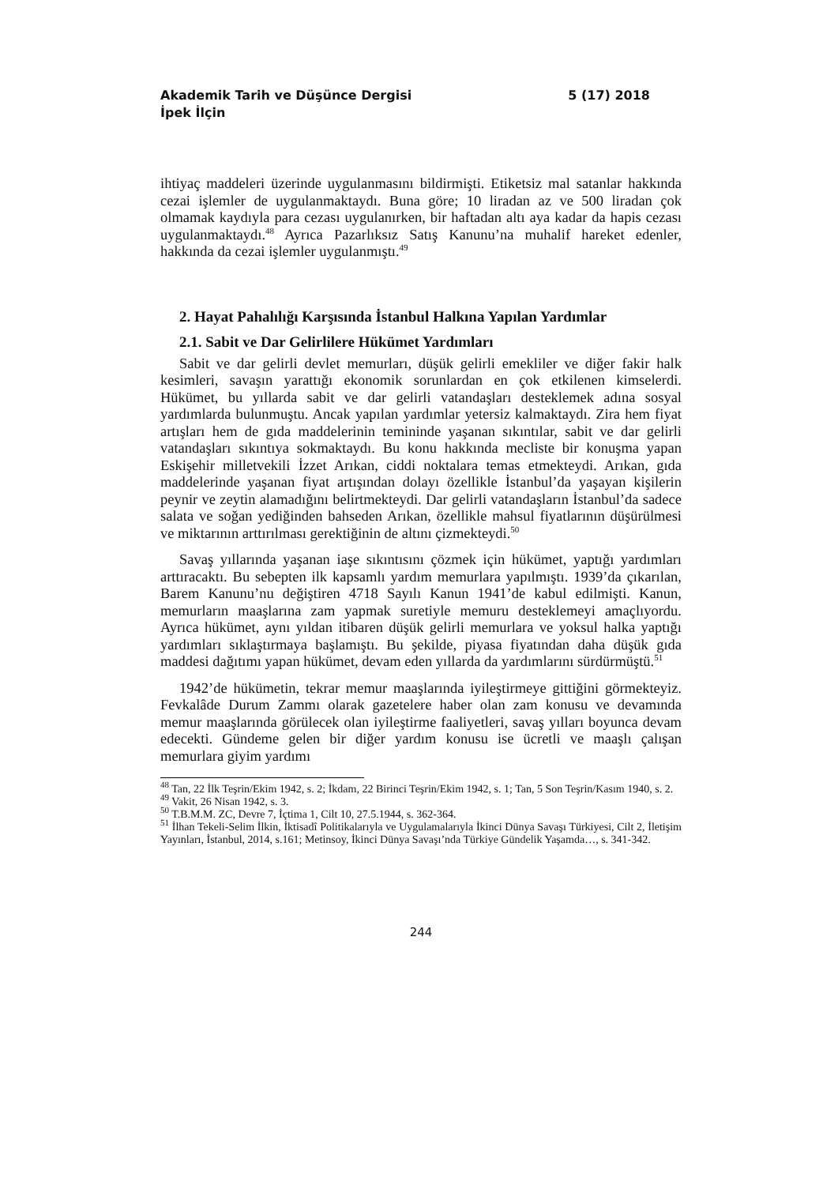Akademik Tarih ve Düşünce Dergisi 5 (17) 2018
İpek İlçin
ihtiyaç maddeleri üzerinde uygulanmasını bildirmişti. Etiketsiz mal satanlar hakkında cezai işlemler de uygulanmaktaydı. Buna göre; 10 liradan az ve 500 liradan çok olmamak kaydıyla para cezası uygulanırken, bir haftadan altı aya kadar da hapis cezası uygulanmaktaydı.<sup>48</sup> Ayrıca Pazarlıksız Satış Kanunu’na muhalif hareket edenler, hakkında da cezai işlemler uygulanmıştı.<sup>49</sup>
2. Hayat Pahalılığı Karşısında İstanbul Halkına Yapılan Yardımlar
2.1. Sabit ve Dar Gelirlilere Hükümet Yardımları
Sabit ve dar gelirli devlet memurları, düşük gelirli emekliler ve diğer fakir halk kesimleri, savaşın yarattığı ekonomik sorunlardan en çok etkilenen kimselerdi. Hükümet, bu yıllarda sabit ve dar gelirli vatandaşları desteklemek adına sosyal yardımlarda bulunmuştu. Ancak yapılan yardımlar yetersiz kalmaktaydı. Zira hem fiyat artışları hem de gıda maddelerinin temininde yaşanan sıkıntılar, sabit ve dar gelirli vatandaşları sıkıntıya sokmaktaydı. Bu konu hakkında mecliste bir konuşma yapan Eskişehir milletvekili İzzet Arıkan, ciddi noktalara temas etmekteydi. Arıkan, gıda maddelerinde yaşanan fiyat artışından dolayı özellikle İstanbul’da yaşayan kişilerin peynir ve zeytin alamadığını belirtmekteydi. Dar gelirli vatandaşların İstanbul’da sadece salata ve soğan yediğinden bahseden Arıkan, özellikle mahsul fiyatlarının düşürülmesi ve miktarının arttırılması gerektiğinin de altını çizmekteydi.<sup>50</sup>
Savaş yıllarında yaşanan iaşe sıkıntısını çözmek için hükümet, yaptığı yardımları arttıracaktı. Bu sebepten ilk kapsamlı yardım memurlara yapılmıştı. 1939’da çıkarılan, Barem Kanunu’nu değiştiren 4718 Sayılı Kanun 1941’de kabul edilmişti. Kanun, memurların maaşlarına zam yapmak suretiyle memuru desteklemeyi amaçlıyordu. Ayrıca hükümet, aynı yıldan itibaren düşük gelirli memurlara ve yoksul halka yaptığı yardımları sıklaştırmaya başlamıştı. Bu şekilde, piyasa fiyatından daha düşük gıda maddesi dağıtımı yapan hükümet, devam eden yıllarda da yardımlarını sürdürmüştü.<sup>51</sup>
1942’de hükümetin, tekrar memur maaşlarında iyileştirmeye gittiğini görmekteyiz. Fevkalâde Durum Zammı olarak gazetelere haber olan zam konusu ve devamında memur maaşlarında görülecek olan iyileştirme faaliyetleri, savaş yılları boyunca devam edecekti. Gündeme gelen bir diğer yardım konusu ise ücretli ve maaşlı çalışan memurlara giyim yardımı
<sup>48</sup> Tan, 22 İlk Teşrin/Ekim 1942, s. 2; İkdam, 22 Birinci Teşrin/Ekim 1942, s. 1; Tan, 5 Son Teşrin/Kasım 1940, s. 2.
<sup>49</sup> Vakit, 26 Nisan 1942, s. 3.
<sup>50</sup> T.B.M.M. ZC, Devre 7, İçtima 1, Cilt 10, 27.5.1944, s. 362-364.
<sup>51</sup> İlhan Tekeli-Selim İlkin, İktisadî Politikalarıyla ve Uygulamalarıyla İkinci Dünya Savaşı Türkiyesi, Cilt 2, İletişim Yayınları, İstanbul, 2014, s.161; Metinsoy, İkinci Dünya Savaşı’nda Türkiye Gündelik Yaşamda…, s. 341-342.
244